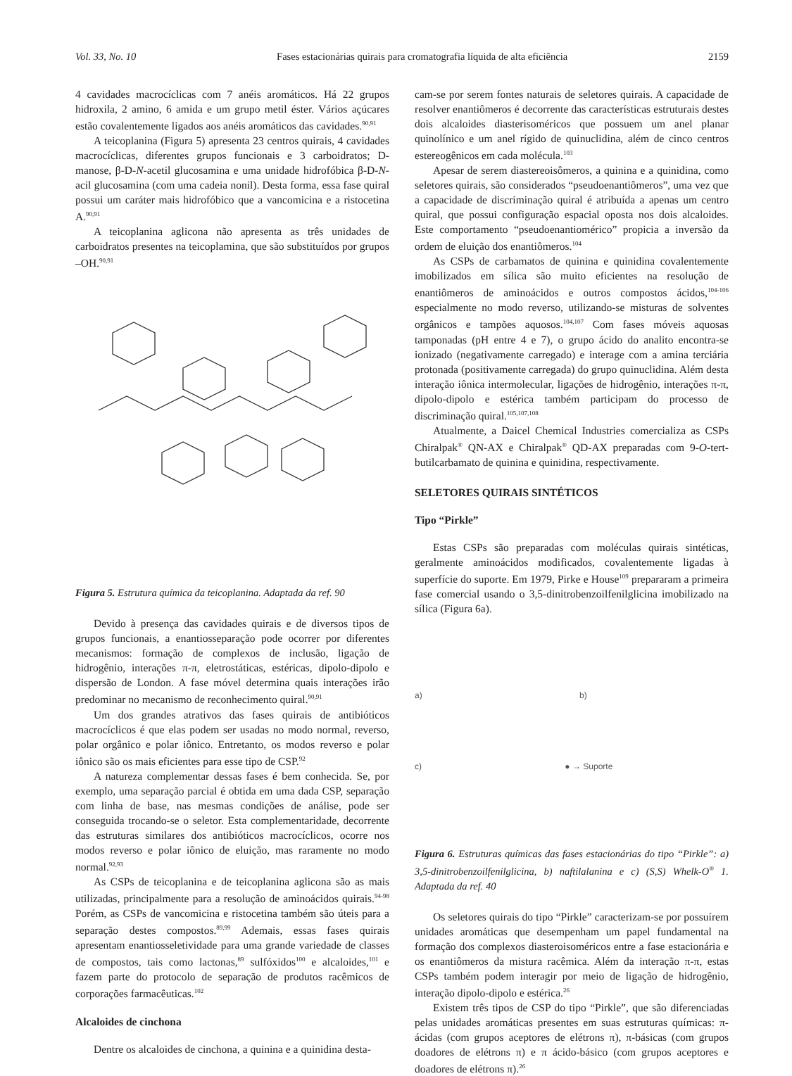Vol. 33, No. 10 Fases estacionárias quirais para cromatografia líquida de alta eficiência 2159
4 cavidades macrocíclicas com 7 anéis aromáticos. Há 22 grupos hidroxila, 2 amino, 6 amida e um grupo metil éster. Vários açúcares estão covalentemente ligados aos anéis aromáticos das cavidades.<sup>90,91</sup>
A teicoplanina (Figura 5) apresenta 23 centros quirais, 4 cavidades macrocíclicas, diferentes grupos funcionais e 3 carboidratos; D-manose, β-D-N-acetil glucosamina e uma unidade hidrofóbica β-D-N-acil glucosamina (com uma cadeia nonil). Desta forma, essa fase quiral possui um caráter mais hidrofóbico que a vancomicina e a ristocetina A.<sup>90,91</sup>
A teicoplanina aglicona não apresenta as três unidades de carboidratos presentes na teicoplamina, que são substituídos por grupos –OH.<sup>90,91</sup>
Figura 5. Estrutura química da teicoplanina. Adaptada da ref. 90
Devido à presença das cavidades quirais e de diversos tipos de grupos funcionais, a enantiosseparação pode ocorrer por diferentes mecanismos: formação de complexos de inclusão, ligação de hidrogênio, interações π-π, eletrostáticas, estéricas, dipolo-dipolo e dispersão de London. A fase móvel determina quais interações irão predominar no mecanismo de reconhecimento quiral.<sup>90,91</sup>
Um dos grandes atrativos das fases quirais de antibióticos macrocíclicos é que elas podem ser usadas no modo normal, reverso, polar orgânico e polar iônico. Entretanto, os modos reverso e polar iônico são os mais eficientes para esse tipo de CSP.<sup>92</sup>
A natureza complementar dessas fases é bem conhecida. Se, por exemplo, uma separação parcial é obtida em uma dada CSP, separação com linha de base, nas mesmas condições de análise, pode ser conseguida trocando-se o seletor. Esta complementaridade, decorrente das estruturas similares dos antibióticos macrocíclicos, ocorre nos modos reverso e polar iônico de eluição, mas raramente no modo normal.<sup>92,93</sup>
As CSPs de teicoplanina e de teicoplanina aglicona são as mais utilizadas, principalmente para a resolução de aminoácidos quirais.<sup>94-98</sup> Porém, as CSPs de vancomicina e ristocetina também são úteis para a separação destes compostos.<sup>89,99</sup> Ademais, essas fases quirais apresentam enantiosseletividade para uma grande variedade de classes de compostos, tais como lactonas,<sup>89</sup> sulfóxidos<sup>100</sup> e alcaloides,<sup>101</sup> e fazem parte do protocolo de separação de produtos racêmicos de corporações farmacêuticas.<sup>102</sup>
Alcaloides de cinchona
Dentre os alcaloides de cinchona, a quinina e a quinidina desta-
cam-se por serem fontes naturais de seletores quirais. A capacidade de resolver enantiômeros é decorrente das características estruturais destes dois alcaloides diasterisoméricos que possuem um anel planar quinolínico e um anel rígido de quinuclidina, além de cinco centros estereogênicos em cada molécula.<sup>103</sup>
Apesar de serem diastereoisômeros, a quinina e a quinidina, como seletores quirais, são considerados “pseudoenantiômeros”, uma vez que a capacidade de discriminação quiral é atribuída a apenas um centro quiral, que possui configuração espacial oposta nos dois alcaloides. Este comportamento “pseudoenantiomérico” propicia a inversão da ordem de eluição dos enantiômeros.<sup>104</sup>
As CSPs de carbamatos de quinina e quinidina covalentemente imobilizados em sílica são muito eficientes na resolução de enantiômeros de aminoácidos e outros compostos ácidos,<sup>104-106</sup> especialmente no modo reverso, utilizando-se misturas de solventes orgânicos e tampões aquosos.<sup>104,107</sup> Com fases móveis aquosas tamponadas (pH entre 4 e 7), o grupo ácido do analito encontra-se ionizado (negativamente carregado) e interage com a amina terciária protonada (positivamente carregada) do grupo quinuclidina. Além desta interação iônica intermolecular, ligações de hidrogênio, interações π-π, dipolo-dipolo e estérica também participam do processo de discriminação quiral.<sup>105,107,108</sup>
Atualmente, a Daicel Chemical Industries comercializa as CSPs Chiralpak<sup>®</sup> QN-AX e Chiralpak<sup>®</sup> QD-AX preparadas com 9-O-tert-butilcarbamato de quinina e quinidina, respectivamente.
SELETORES QUIRAIS SINTÉTICOS
Tipo “Pirkle”
Estas CSPs são preparadas com moléculas quirais sintéticas, geralmente aminoácidos modificados, covalentemente ligadas à superfície do suporte. Em 1979, Pirke e House<sup>109</sup> prepararam a primeira fase comercial usando o 3,5-dinitrobenzoilfenilglicina imobilizado na sílica (Figura 6a).
a) b)
c) ● → Suporte
Figura 6. Estruturas químicas das fases estacionárias do tipo “Pirkle”: a) 3,5-dinitrobenzoilfenilglicina, b) naftilalanina e c) (S,S) Whelk-O<sup>®</sup> 1. Adaptada da ref. 40
Os seletores quirais do tipo “Pirkle” caracterizam-se por possuírem unidades aromáticas que desempenham um papel fundamental na formação dos complexos diasteroisoméricos entre a fase estacionária e os enantiômeros da mistura racêmica. Além da interação π-π, estas CSPs também podem interagir por meio de ligação de hidrogênio, interação dipolo-dipolo e estérica.<sup>26</sup>
Existem três tipos de CSP do tipo “Pirkle”, que são diferenciadas pelas unidades aromáticas presentes em suas estruturas químicas: π-ácidas (com grupos aceptores de elétrons π), π-básicas (com grupos doadores de elétrons π) e π ácido-básico (com grupos aceptores e doadores de elétrons π).<sup>26</sup>